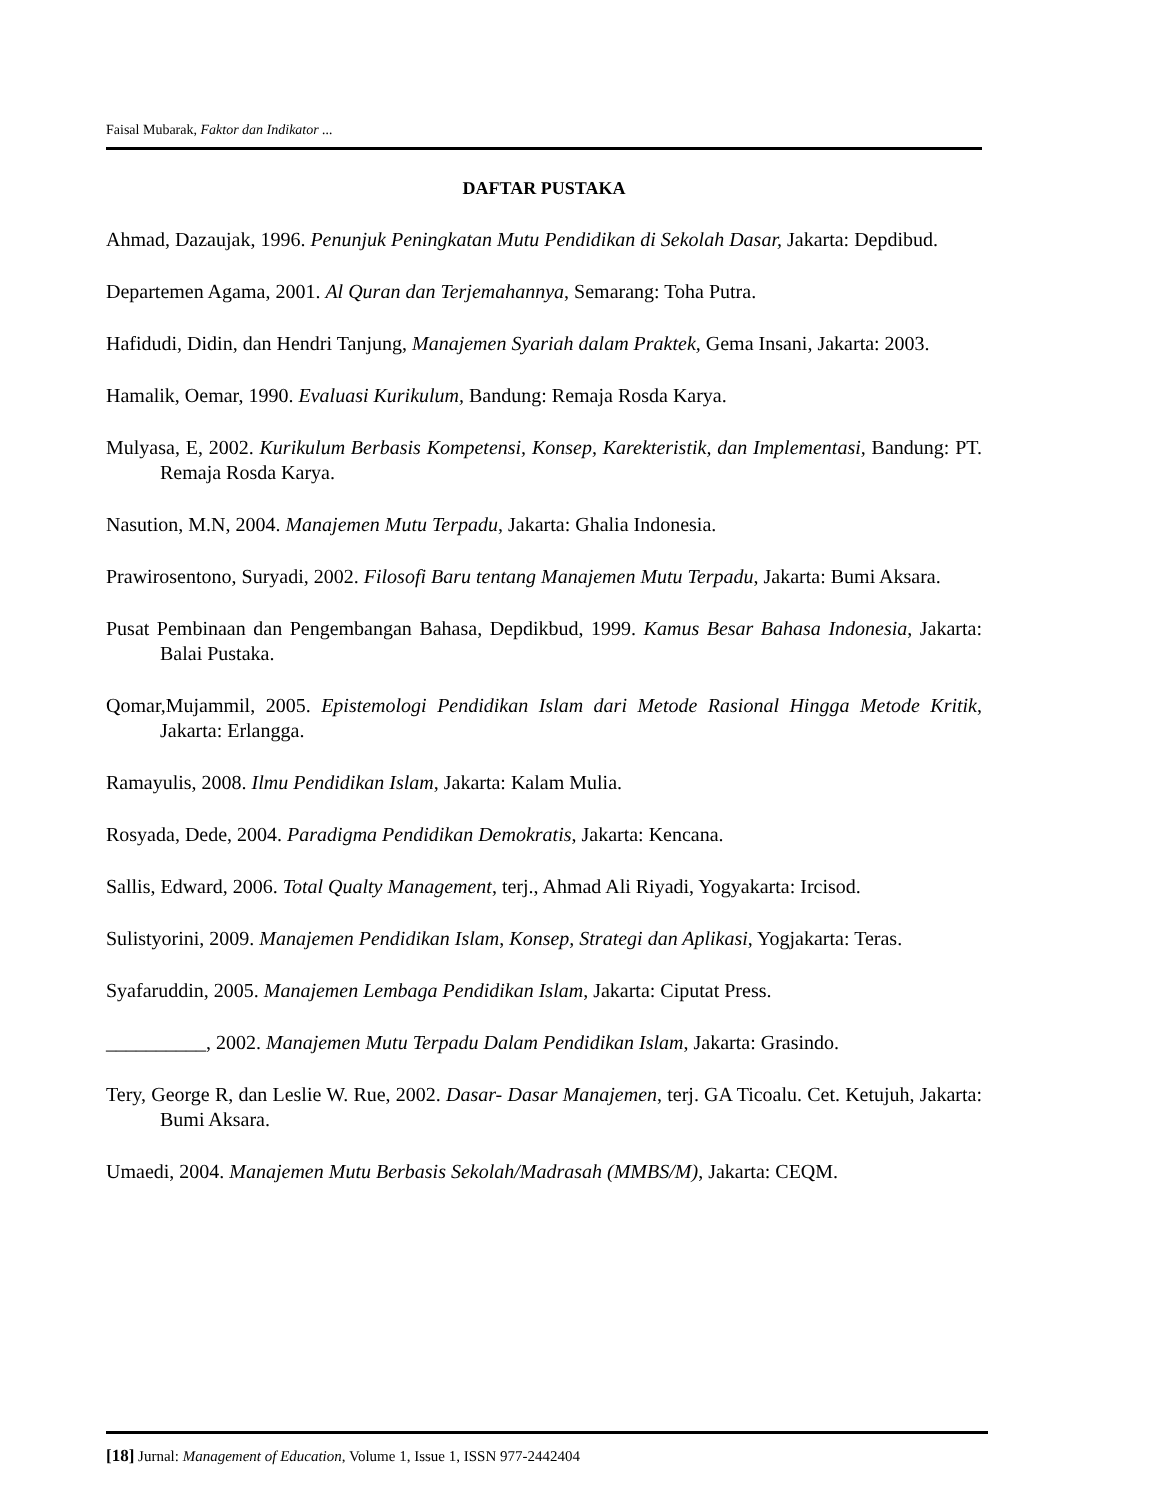Faisal Mubarak, Faktor dan Indikator ...
DAFTAR PUSTAKA
Ahmad, Dazaujak, 1996. Penunjuk Peningkatan Mutu Pendidikan di Sekolah Dasar, Jakarta: Depdibud.
Departemen Agama, 2001. Al Quran dan Terjemahannya, Semarang: Toha Putra.
Hafidudi, Didin, dan Hendri Tanjung, Manajemen Syariah dalam Praktek, Gema Insani, Jakarta: 2003.
Hamalik, Oemar, 1990. Evaluasi Kurikulum, Bandung: Remaja Rosda Karya.
Mulyasa, E, 2002. Kurikulum Berbasis Kompetensi, Konsep, Karekteristik, dan Implementasi, Bandung: PT. Remaja Rosda Karya.
Nasution, M.N, 2004. Manajemen Mutu Terpadu, Jakarta: Ghalia Indonesia.
Prawirosentono, Suryadi, 2002. Filosofi Baru tentang Manajemen Mutu Terpadu, Jakarta: Bumi Aksara.
Pusat Pembinaan dan Pengembangan Bahasa, Depdikbud, 1999. Kamus Besar Bahasa Indonesia, Jakarta: Balai Pustaka.
Qomar,Mujammil, 2005. Epistemologi Pendidikan Islam dari Metode Rasional Hingga Metode Kritik, Jakarta: Erlangga.
Ramayulis, 2008. Ilmu Pendidikan Islam, Jakarta: Kalam Mulia.
Rosyada, Dede, 2004. Paradigma Pendidikan Demokratis, Jakarta: Kencana.
Sallis, Edward, 2006. Total Qualty Management, terj., Ahmad Ali Riyadi, Yogyakarta: Ircisod.
Sulistyorini, 2009. Manajemen Pendidikan Islam, Konsep, Strategi dan Aplikasi, Yogjakarta: Teras.
Syafaruddin, 2005. Manajemen Lembaga Pendidikan Islam, Jakarta: Ciputat Press.
__________, 2002. Manajemen Mutu Terpadu Dalam Pendidikan Islam, Jakarta: Grasindo.
Tery, George R, dan Leslie W. Rue, 2002. Dasar- Dasar Manajemen, terj. GA Ticoalu. Cet. Ketujuh, Jakarta: Bumi Aksara.
Umaedi, 2004. Manajemen Mutu Berbasis Sekolah/Madrasah (MMBS/M), Jakarta: CEQM.
[18] Jurnal: Management of Education, Volume 1, Issue 1, ISSN 977-2442404